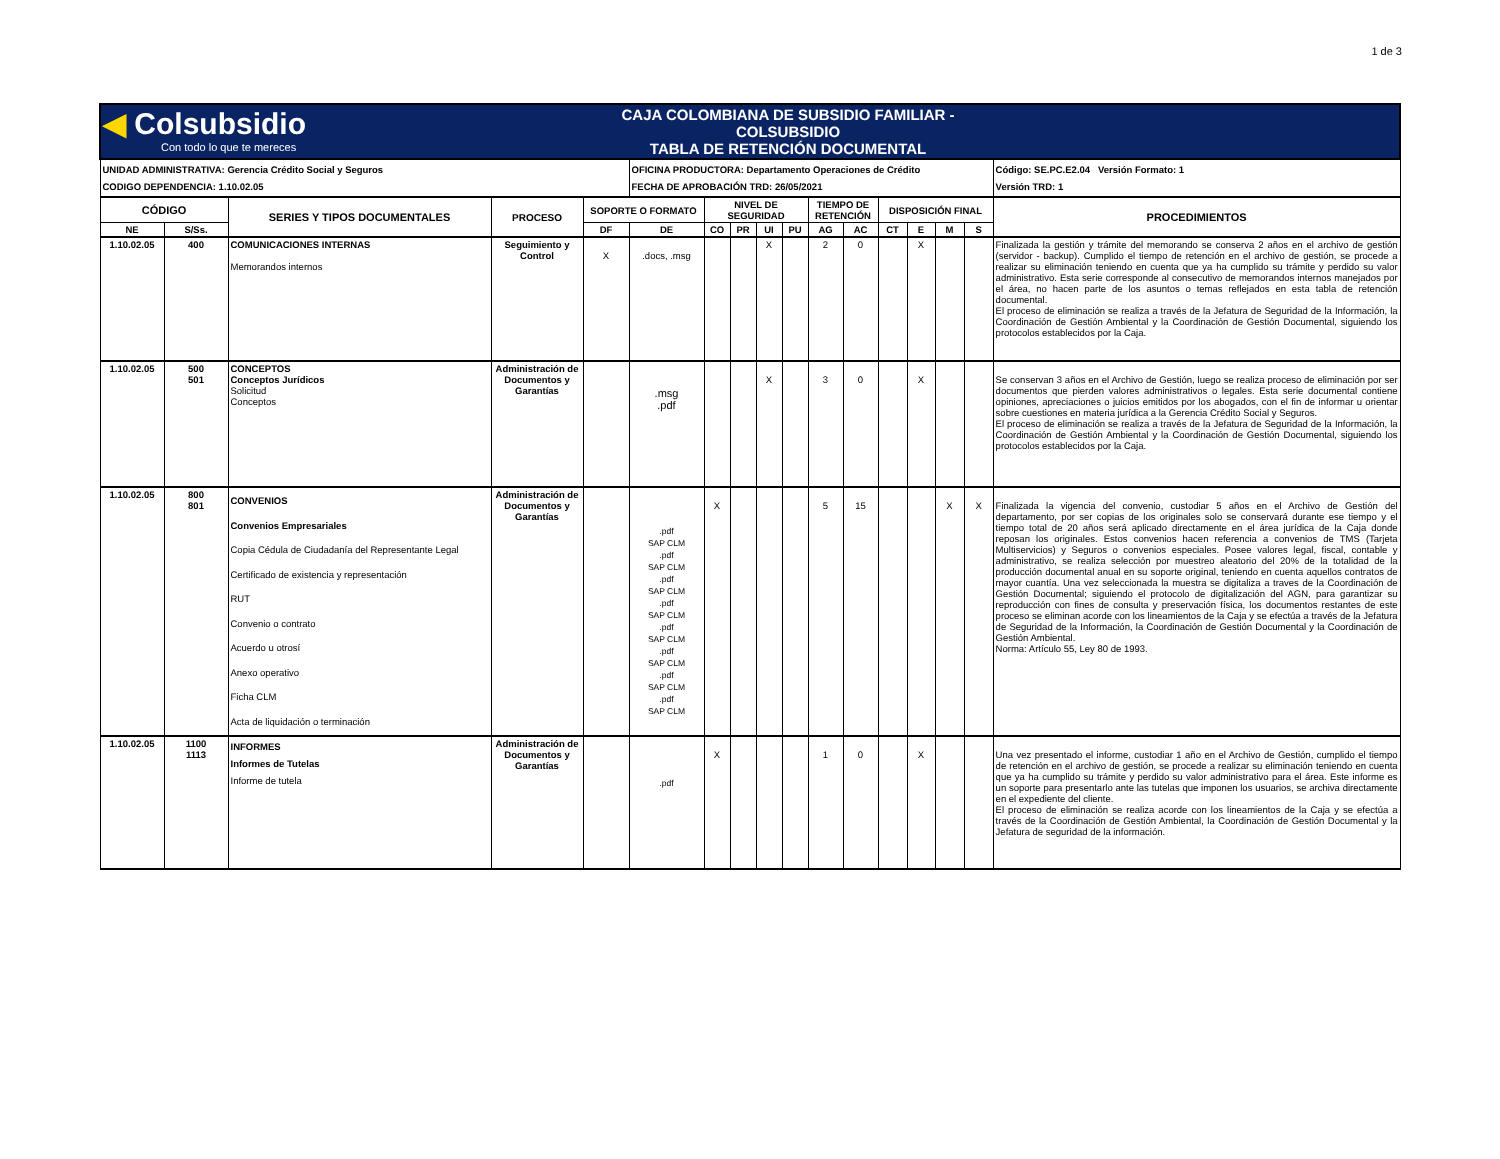1 de 3
| ◀ Colsubsidio Con todo lo que te mereces | | | | CAJA COLOMBIANA DE SUBSIDIO FAMILIAR - COLSUBSIDIO TABLA DE RETENCIÓN DOCUMENTAL | | | | | | | | | | | | |
| UNIDAD ADMINISTRATIVA: Gerencia Crédito Social y Seguros CODIGO DEPENDENCIA: 1.10.02.05 | | | | | OFICINA PRODUCTORA: Departamento Operaciones de Crédito FECHA DE APROBACIÓN TRD: 26/05/2021 | | | | | | | | | | | Código: SE.PC.E2.04 Versión Formato: 1 Versión TRD: 1 |
| CÓDIGO | | SERIES Y TIPOS DOCUMENTALES | PROCESO | SOPORTE O FORMATO | | NIVEL DE SEGURIDAD | | | | TIEMPO DE RETENCIÓN | | DISPOSICIÓN FINAL | | | | PROCEDIMIENTOS |
| NE | S/Ss. | | | DF | DE | CO | PR | UI | PU | AG | AC | CT | E | M | S | |
| 1.10.02.05 | 400 | COMUNICACIONES INTERNAS Memorandos internos | Seguimiento y Control | X | .docs, .msg | | | X | | 2 | 0 | | X | | | Finalizada la gestión y trámite del memorando se conserva 2 años en el archivo de gestión (servidor - backup). Cumplido el tiempo de retención en el archivo de gestión, se procede a realizar su eliminación teniendo en cuenta que ya ha cumplido su trámite y perdido su valor administrativo. Esta serie corresponde al consecutivo de memorandos internos manejados por el área, no hacen parte de los asuntos o temas reflejados en esta tabla de retención documental. El proceso de eliminación se realiza a través de la Jefatura de Seguridad de la Información, la Coordinación de Gestión Ambiental y la Coordinación de Gestión Documental, siguiendo los protocolos establecidos por la Caja. |
| 1.10.02.05 | 500 501 | CONCEPTOS Conceptos Jurídicos Solicitud Conceptos | Administración de Documentos y Garantías | | .msg .pdf | | | X | | 3 | 0 | | X | | | Se conservan 3 años en el Archivo de Gestión, luego se realiza proceso de eliminación por ser documentos que pierden valores administrativos o legales. Esta serie documental contiene opiniones, apreciaciones o juicios emitidos por los abogados, con el fin de informar u orientar sobre cuestiones en materia jurídica a la Gerencia Crédito Social y Seguros. El proceso de eliminación se realiza a través de la Jefatura de Seguridad de la Información, la Coordinación de Gestión Ambiental y la Coordinación de Gestión Documental, siguiendo los protocolos establecidos por la Caja. |
| 1.10.02.05 | 800 801 | CONVENIOS Convenios Empresariales Copia Cédula de Ciudadanía del Representante Legal Certificado de existencia y representación RUT Convenio o contrato Acuerdo u otrosí Anexo operativo Ficha CLM Acta de liquidación o terminación | Administración de Documentos y Garantías | | .pdf SAP CLM .pdf SAP CLM .pdf SAP CLM .pdf SAP CLM .pdf SAP CLM .pdf SAP CLM .pdf SAP CLM .pdf SAP CLM | X | | | | 5 | 15 | | | X | X | Finalizada la vigencia del convenio, custodiar 5 años en el Archivo de Gestión del departamento, por ser copias de los originales solo se conservará durante ese tiempo y el tiempo total de 20 años será aplicado directamente en el área jurídica de la Caja donde reposan los originales. Estos convenios hacen referencia a convenios de TMS (Tarjeta Multiservicios) y Seguros o convenios especiales. Posee valores legal, fiscal, contable y administrativo, se realiza selección por muestreo aleatorio del 20% de la totalidad de la producción documental anual en su soporte original, teniendo en cuenta aquellos contratos de mayor cuantía. Una vez seleccionada la muestra se digitaliza a traves de la Coordinación de Gestión Documental; siguiendo el protocolo de digitalización del AGN, para garantizar su reproducción con fines de consulta y preservación física, los documentos restantes de este proceso se eliminan acorde con los lineamientos de la Caja y se efectúa a través de la Jefatura de Seguridad de la Información, la Coordinación de Gestión Documental y la Coordinación de Gestión Ambiental. Norma: Artículo 55, Ley 80 de 1993. |
| 1.10.02.05 | 1100 1113 | INFORMES Informes de Tutelas Informe de tutela | Administración de Documentos y Garantías | | .pdf | X | | | | 1 | 0 | | X | | | Una vez presentado el informe, custodiar 1 año en el Archivo de Gestión, cumplido el tiempo de retención en el archivo de gestión, se procede a realizar su eliminación teniendo en cuenta que ya ha cumplido su trámite y perdido su valor administrativo para el área. Este informe es un soporte para presentarlo ante las tutelas que imponen los usuarios, se archiva directamente en el expediente del cliente. El proceso de eliminación se realiza acorde con los lineamientos de la Caja y se efectúa a través de la Coordinación de Gestión Ambiental, la Coordinación de Gestión Documental y la Jefatura de seguridad de la información. |